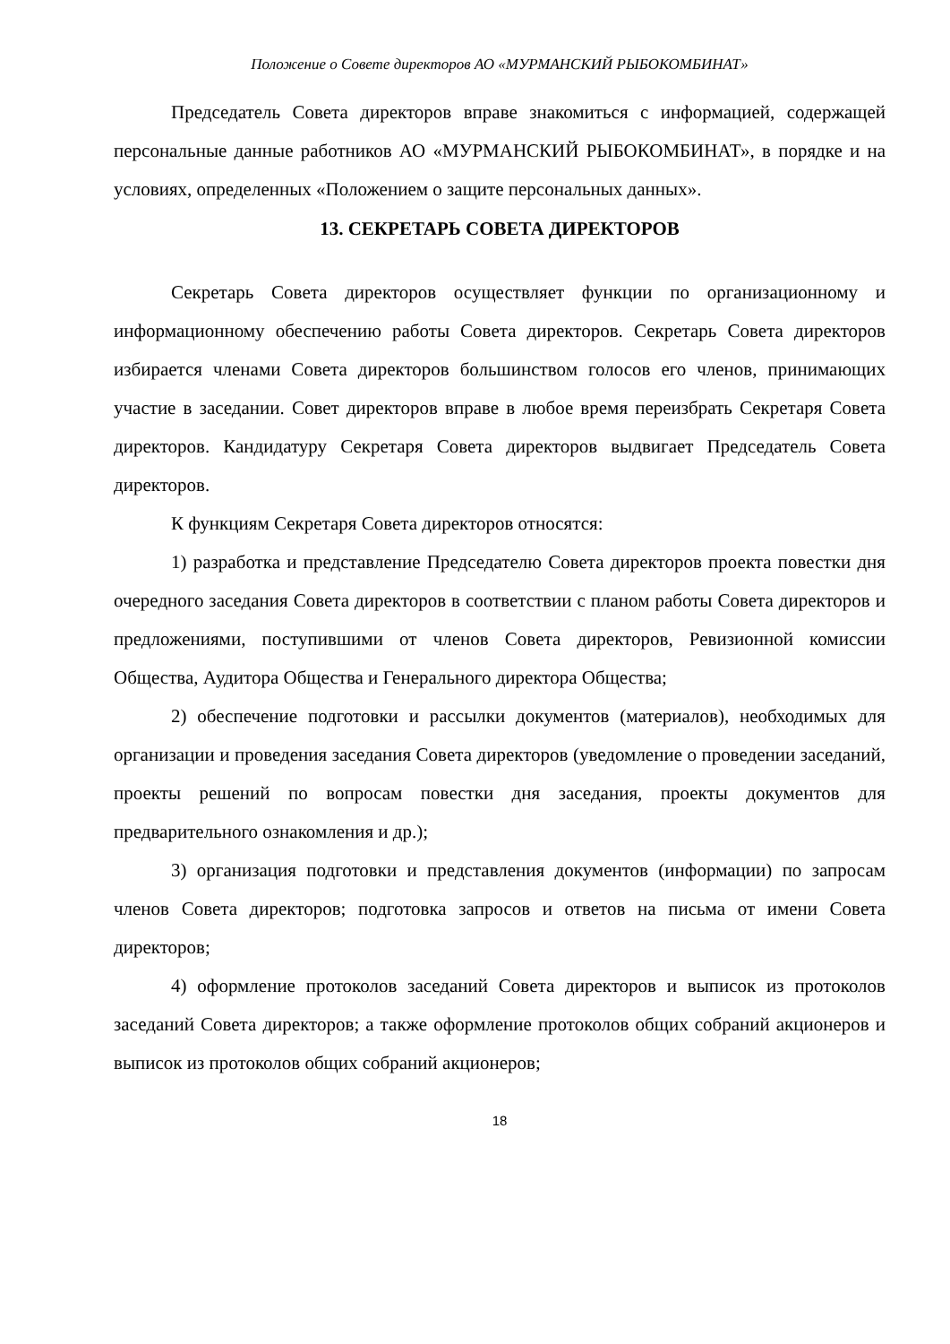Положение о Совете директоров АО «МУРМАНСКИЙ РЫБОКОМБИНАТ»
Председатель Совета директоров вправе знакомиться с информацией, содержащей персональные данные работников АО «МУРМАНСКИЙ РЫБОКОМБИНАТ», в порядке и на условиях, определенных «Положением о защите персональных данных».
13. СЕКРЕТАРЬ СОВЕТА ДИРЕКТОРОВ
Секретарь Совета директоров осуществляет функции по организационному и информационному обеспечению работы Совета директоров. Секретарь Совета директоров избирается членами Совета директоров большинством голосов его членов, принимающих участие в заседании. Совет директоров вправе в любое время переизбрать Секретаря Совета директоров. Кандидатуру Секретаря Совета директоров выдвигает Председатель Совета директоров.
К функциям Секретаря Совета директоров относятся:
1) разработка и представление Председателю Совета директоров проекта повестки дня очередного заседания Совета директоров в соответствии с планом работы Совета директоров и предложениями, поступившими от членов Совета директоров, Ревизионной комиссии Общества, Аудитора Общества и Генерального директора Общества;
2) обеспечение подготовки и рассылки документов (материалов), необходимых для организации и проведения заседания Совета директоров (уведомление о проведении заседаний, проекты решений по вопросам повестки дня заседания, проекты документов для предварительного ознакомления и др.);
3) организация подготовки и представления документов (информации) по запросам членов Совета директоров; подготовка запросов и ответов на письма от имени Совета директоров;
4) оформление протоколов заседаний Совета директоров и выписок из протоколов заседаний Совета директоров; а также оформление протоколов общих собраний акционеров и выписок из протоколов общих собраний акционеров;
18